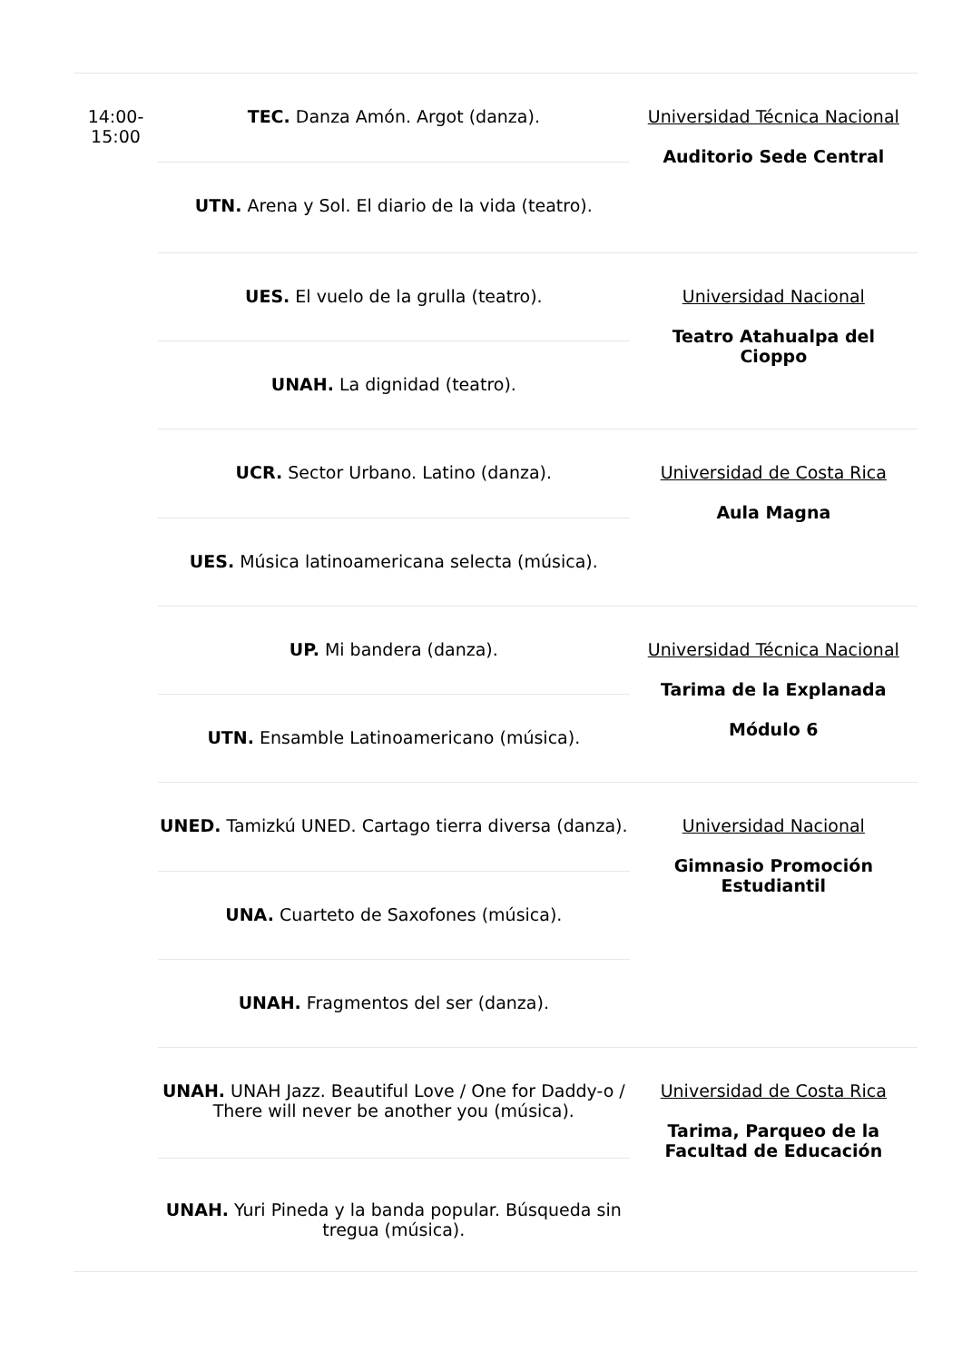| 14:00- 15:00 | TEC. Danza Amón. Argot (danza). | Universidad Técnica Nacional Auditorio Sede Central |
| | UTN. Arena y Sol. El diario de la vida (teatro). | |
| | UES. El vuelo de la grulla (teatro). | Universidad Nacional Teatro Atahualpa del Cioppo |
| | UNAH. La dignidad (teatro). | |
| | UCR. Sector Urbano. Latino (danza). | Universidad de Costa Rica Aula Magna |
| | UES. Música latinoamericana selecta (música). | |
| | UP. Mi bandera (danza). | Universidad Técnica Nacional Tarima de la Explanada Módulo 6 |
| | UTN. Ensamble Latinoamericano (música). | |
| | UNED. Tamizkú UNED. Cartago tierra diversa (danza). | Universidad Nacional Gimnasio Promoción Estudiantil |
| | UNA. Cuarteto de Saxofones (música). | |
| | UNAH. Fragmentos del ser (danza). | |
| | UNAH. UNAH Jazz. Beautiful Love / One for Daddy-o / There will never be another you (música). | Universidad de Costa Rica Tarima, Parqueo de la Facultad de Educación |
| | UNAH. Yuri Pineda y la banda popular. Búsqueda sin tregua (música). | |